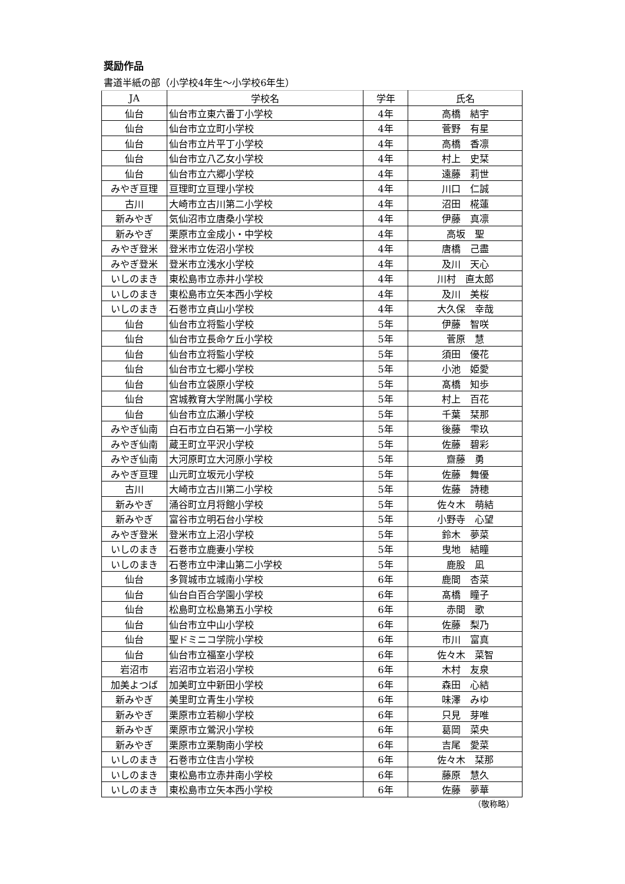奨励作品
書道半紙の部（小学校4年生～小学校6年生）
| JA | 学校名 | 学年 | 氏名 |
| --- | --- | --- | --- |
| 仙台 | 仙台市立東六番丁小学校 | 4年 | 高橋 結宇 |
| 仙台 | 仙台市立立町小学校 | 4年 | 菅野 有星 |
| 仙台 | 仙台市立片平丁小学校 | 4年 | 高橋 香凛 |
| 仙台 | 仙台市立八乙女小学校 | 4年 | 村上 史栞 |
| 仙台 | 仙台市立六郷小学校 | 4年 | 遠藤 莉世 |
| みやぎ亘理 | 亘理町立亘理小学校 | 4年 | 川口 仁誠 |
| 古川 | 大崎市立古川第二小学校 | 4年 | 沼田 椛蓮 |
| 新みやぎ | 気仙沼市立唐桑小学校 | 4年 | 伊藤 真凛 |
| 新みやぎ | 栗原市立金成小・中学校 | 4年 | 高坂 聖 |
| みやぎ登米 | 登米市立佐沼小学校 | 4年 | 唐橋 己盡 |
| みやぎ登米 | 登米市立浅水小学校 | 4年 | 及川 天心 |
| いしのまき | 東松島市立赤井小学校 | 4年 | 川村 直太郎 |
| いしのまき | 東松島市立矢本西小学校 | 4年 | 及川 美桜 |
| いしのまき | 石巻市立貞山小学校 | 4年 | 大久保 幸哉 |
| 仙台 | 仙台市立将監小学校 | 5年 | 伊藤 智咲 |
| 仙台 | 仙台市立長命ケ丘小学校 | 5年 | 菅原 慧 |
| 仙台 | 仙台市立将監小学校 | 5年 | 須田 優花 |
| 仙台 | 仙台市立七郷小学校 | 5年 | 小池 姫愛 |
| 仙台 | 仙台市立袋原小学校 | 5年 | 髙橋 知歩 |
| 仙台 | 宮城教育大学附属小学校 | 5年 | 村上 百花 |
| 仙台 | 仙台市立広瀬小学校 | 5年 | 千葉 栞那 |
| みやぎ仙南 | 白石市立白石第一小学校 | 5年 | 後藤 雫玖 |
| みやぎ仙南 | 蔵王町立平沢小学校 | 5年 | 佐藤 碧彩 |
| みやぎ仙南 | 大河原町立大河原小学校 | 5年 | 齋藤 勇 |
| みやぎ亘理 | 山元町立坂元小学校 | 5年 | 佐藤 舞優 |
| 古川 | 大崎市立古川第二小学校 | 5年 | 佐藤 詩穂 |
| 新みやぎ | 涌谷町立月将館小学校 | 5年 | 佐々木 萌結 |
| 新みやぎ | 富谷市立明石台小学校 | 5年 | 小野寺 心望 |
| みやぎ登米 | 登米市立上沼小学校 | 5年 | 鈴木 夢菜 |
| いしのまき | 石巻市立鹿妻小学校 | 5年 | 曳地 結瞳 |
| いしのまき | 石巻市立中津山第二小学校 | 5年 | 鹿股 凪 |
| 仙台 | 多賀城市立城南小学校 | 6年 | 鹿間 杏菜 |
| 仙台 | 仙台白百合学園小学校 | 6年 | 髙橋 瞳子 |
| 仙台 | 松島町立松島第五小学校 | 6年 | 赤間 歌 |
| 仙台 | 仙台市立中山小学校 | 6年 | 佐藤 梨乃 |
| 仙台 | 聖ドミニコ学院小学校 | 6年 | 市川 富真 |
| 仙台 | 仙台市立福室小学校 | 6年 | 佐々木 菜智 |
| 岩沼市 | 岩沼市立岩沼小学校 | 6年 | 木村 友泉 |
| 加美よつば | 加美町立中新田小学校 | 6年 | 森田 心結 |
| 新みやぎ | 美里町立青生小学校 | 6年 | 味澤 みゆ |
| 新みやぎ | 栗原市立若柳小学校 | 6年 | 只見 芽唯 |
| 新みやぎ | 栗原市立鶯沢小学校 | 6年 | 葛岡 菜央 |
| 新みやぎ | 栗原市立栗駒南小学校 | 6年 | 吉尾 愛菜 |
| いしのまき | 石巻市立住吉小学校 | 6年 | 佐々木 栞那 |
| いしのまき | 東松島市立赤井南小学校 | 6年 | 藤原 慧久 |
| いしのまき | 東松島市立矢本西小学校 | 6年 | 佐藤 夢華 |
（敬称略）